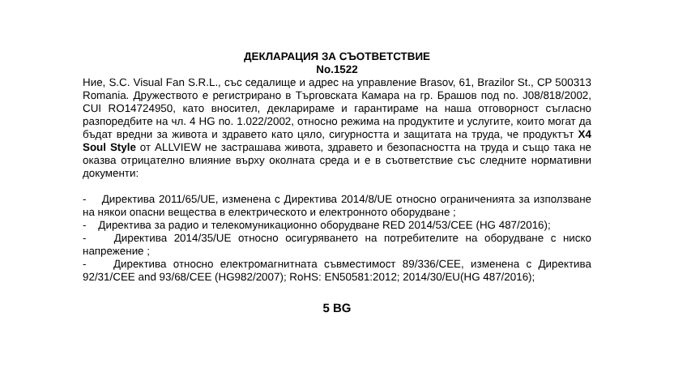ДЕКЛАРАЦИЯ ЗА СЪОТВЕТСТВИЕ
No.1522
Ние, S.C. Visual Fan S.R.L., със седалище и адрес на управление Brasov, 61, Brazilor St., CP 500313 Romania. Дружеството е регистрирано в Търговската Камара на гр. Брашов под no. J08/818/2002, CUI RO14724950, като вносител, декларираме и гарантираме на наша отговорност съгласно разпоредбите на чл. 4 HG no. 1.022/2002, относно режима на продуктите и услугите, които могат да бъдат вредни за живота и здравето като цяло, сигурността и защитата на труда, че продуктът X4 Soul Style от ALLVIEW не застрашава живота, здравето и безопасността на труда и също така не оказва отрицателно влияние върху околната среда и е в съответствие със следните нормативни документи:
- Директива 2011/65/UE, изменена с Директива 2014/8/UE относно ограниченията за използване на някои опасни вещества в електрическото и електронното оборудване ;
- Директива за радио и телекомуникационно оборудване RED 2014/53/CEE (HG 487/2016);
- Директива 2014/35/UE относно осигуряването на потребителите на оборудване с ниско напрежение ;
- Директива относно електромагнитната съвместимост 89/336/CEE, изменена с Директива 92/31/CEE and 93/68/CEE (HG982/2007); RoHS: EN50581:2012; 2014/30/EU(HG 487/2016);
5 BG